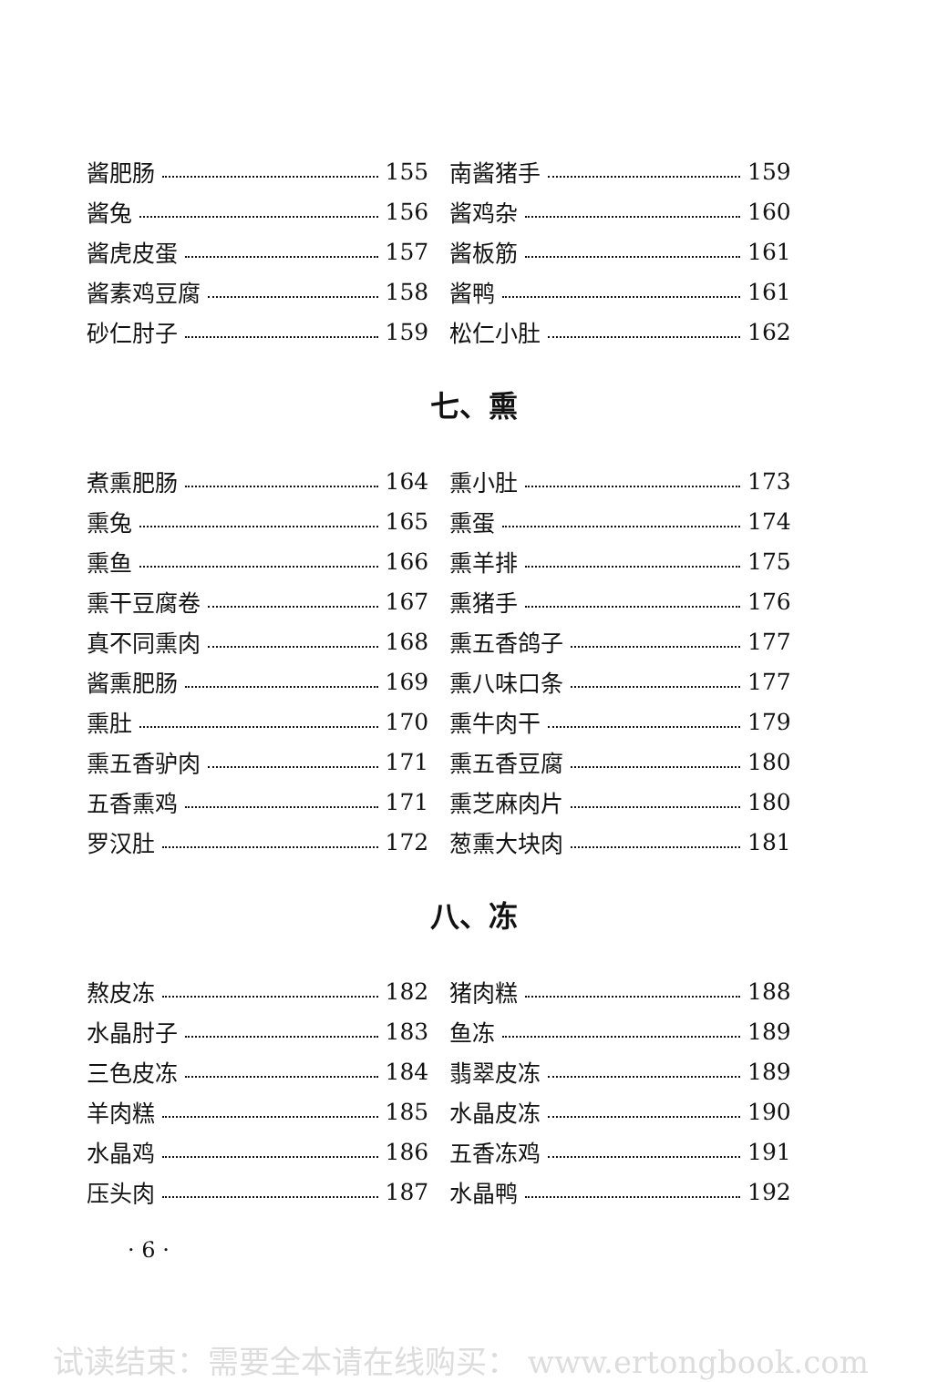酱肥肠 155
酱兔 156
酱虎皮蛋 157
酱素鸡豆腐 158
砂仁肘子 159
南酱猪手 159
酱鸡杂 160
酱板筋 161
酱鸭 161
松仁小肚 162
七、熏
煮熏肥肠 164
熏兔 165
熏鱼 166
熏干豆腐卷 167
真不同熏肉 168
酱熏肥肠 169
熏肚 170
熏五香驴肉 171
五香熏鸡 171
罗汉肚 172
熏小肚 173
熏蛋 174
熏羊排 175
熏猪手 176
熏五香鸽子 177
熏八味口条 177
熏牛肉干 179
熏五香豆腐 180
熏芝麻肉片 180
葱熏大块肉 181
八、冻
熬皮冻 182
水晶肘子 183
三色皮冻 184
羊肉糕 185
水晶鸡 186
压头肉 187
猪肉糕 188
鱼冻 189
翡翠皮冻 189
水晶皮冻 190
五香冻鸡 191
水晶鸭 192
· 6 ·
试读结束：需要全本请在线购买： www.ertongbook.com